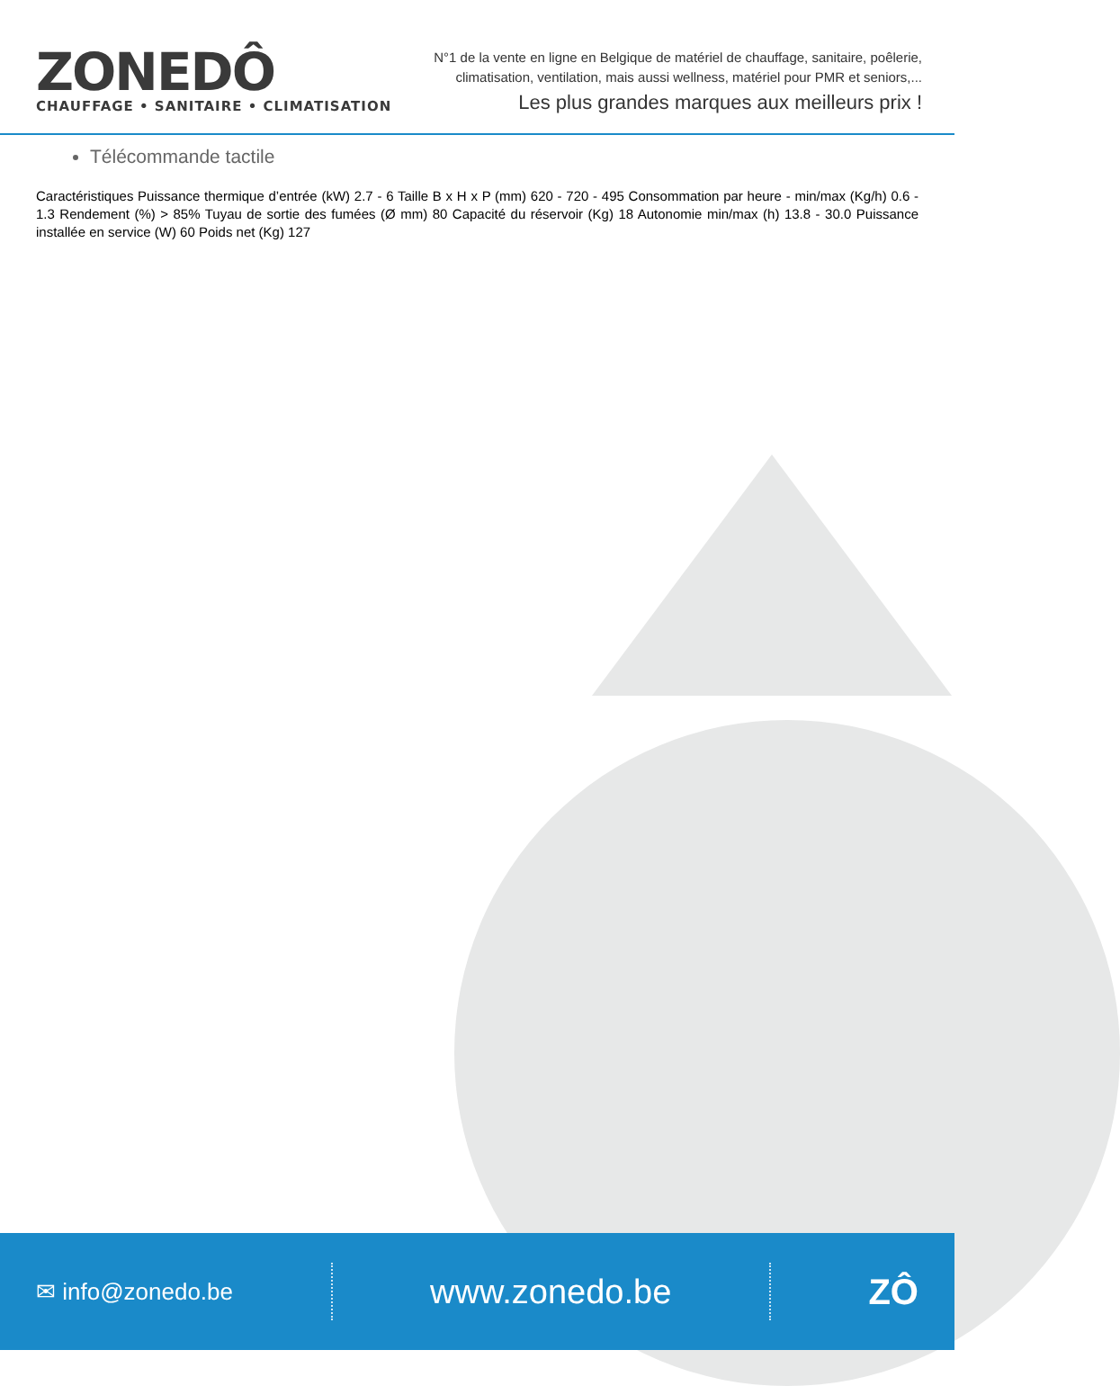ZONEDÔ
CHAUFFAGE • SANITAIRE • CLIMATISATION
N°1 de la vente en ligne en Belgique de matériel de chauffage, sanitaire, poêlerie,
climatisation, ventilation, mais aussi wellness, matériel pour PMR et seniors,...
Les plus grandes marques aux meilleurs prix !
Télécommande tactile
Caractéristiques Puissance thermique d’entrée (kW) 2.7 - 6 Taille B x H x P (mm) 620 - 720 - 495 Consommation par heure - min/max (Kg/h) 0.6 - 1.3 Rendement (%) > 85% Tuyau de sortie des fumées (Ø mm) 80 Capacité du réservoir (Kg) 18 Autonomie min/max (h) 13.8 - 30.0 Puissance installée en service (W) 60 Poids net (Kg) 127
✉ info@zonedo.be
www.zonedo.be ZÔ